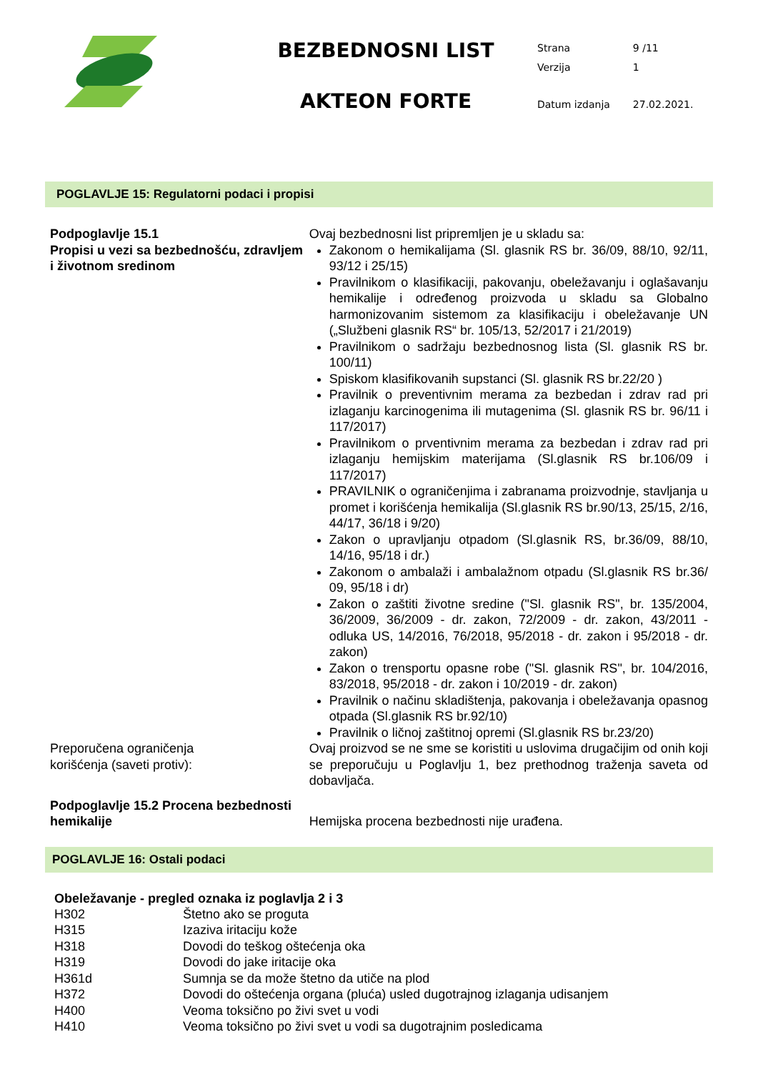BEZBEDNOSNI LIST
AKTEON FORTE
| Strana | 9 /11 |
| Verzija | 1 |
| Datum izdanja | 27.02.2021. |
POGLAVLJE 15: Regulatorni podaci i propisi
Podpoglavlje 15.1
Propisi u vezi sa bezbednošću, zdravljem
i životnom sredinom
Ovaj bezbednosni list pripremljen je u skladu sa:
Zakonom o hemikalijama (Sl. glasnik RS br. 36/09, 88/10, 92/11, 93/12 i 25/15)
Pravilnikom o klasifikaciji, pakovanju, obeležavanju i oglašavanju hemikalije i određenog proizvoda u skladu sa Globalno harmonizovanim sistemom za klasifikaciju i obeležavanje UN („Službeni glasnik RS“ br. 105/13, 52/2017 i 21/2019)
Pravilnikom o sadržaju bezbednosnog lista (Sl. glasnik RS br. 100/11)
Spiskom klasifikovanih supstanci (Sl. glasnik RS br.22/20 )
Pravilnik o preventivnim merama za bezbedan i zdrav rad pri izlaganju karcinogenima ili mutagenima (Sl. glasnik RS br. 96/11 i 117/2017)
Pravilnikom o prventivnim merama za bezbedan i zdrav rad pri izlaganju hemijskim materijama (Sl.glasnik RS br.106/09 i 117/2017)
PRAVILNIK o ograničenjima i zabranama proizvodnje, stavljanja u promet i korišćenja hemikalija (Sl.glasnik RS br.90/13, 25/15, 2/16, 44/17, 36/18 i 9/20)
Zakon o upravljanju otpadom (Sl.glasnik RS, br.36/09, 88/10, 14/16, 95/18 i dr.)
Zakonom o ambalaži i ambalažnom otpadu (Sl.glasnik RS br.36/ 09, 95/18 i dr)
Zakon o zaštiti životne sredine ("Sl. glasnik RS", br. 135/2004, 36/2009, 36/2009 - dr. zakon, 72/2009 - dr. zakon, 43/2011 - odluka US, 14/2016, 76/2018, 95/2018 - dr. zakon i 95/2018 - dr. zakon)
Zakon o trensportu opasne robe ("Sl. glasnik RS", br. 104/2016, 83/2018, 95/2018 - dr. zakon i 10/2019 - dr. zakon)
Pravilnik o načinu skladištenja, pakovanja i obeležavanja opasnog otpada (Sl.glasnik RS br.92/10)
Pravilnik o ličnoj zaštitnoj opremi (Sl.glasnik RS br.23/20)
Preporučena ograničenja
korišćenja (saveti protiv):
Ovaj proizvod se ne sme se koristiti u uslovima drugačijim od onih koji se preporučuju u Poglavlju 1, bez prethodnog traženja saveta od dobavljača.
Podpoglavlje 15.2 Procena bezbednosti hemikalije
Hemijska procena bezbednosti nije urađena.
POGLAVLJE 16: Ostali podaci
Obeležavanje - pregled oznaka iz poglavlja 2 i 3
| H302 | Štetno ako se proguta |
| H315 | Izaziva iritaciju kože |
| H318 | Dovodi do teškog oštećenja oka |
| H319 | Dovodi do jake iritacije oka |
| H361d | Sumnja se da može štetno da utiče na plod |
| H372 | Dovodi do oštećenja organa (pluća) usled dugotrajnog izlaganja udisanjem |
| H400 | Veoma toksično po živi svet u vodi |
| H410 | Veoma toksično po živi svet u vodi sa dugotrajnim posledicama |